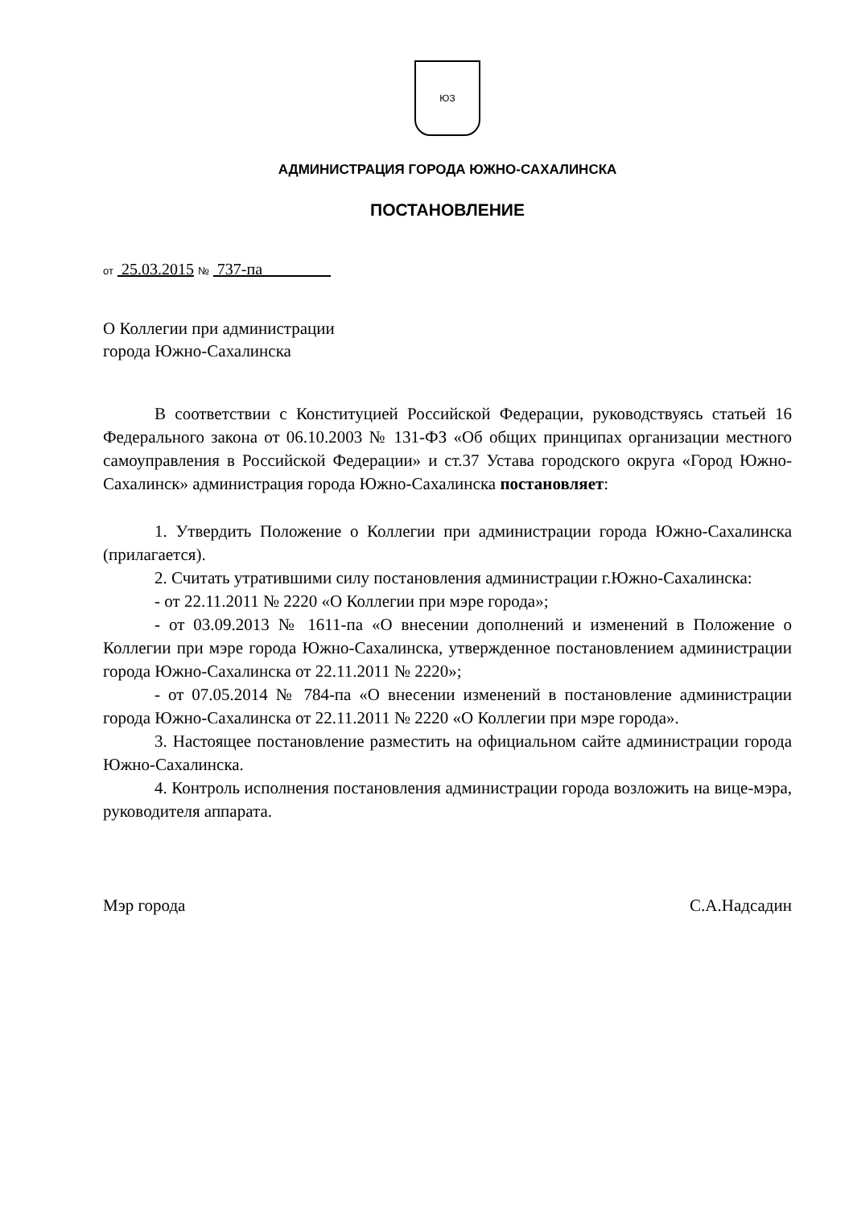ЮЗ
АДМИНИСТРАЦИЯ ГОРОДА ЮЖНО-САХАЛИНСКА
ПОСТАНОВЛЕНИЕ
от 25.03.2015 № 737-па
О Коллегии при администрации
города Южно-Сахалинска
В соответствии с Конституцией Российской Федерации, руководствуясь статьей 16 Федерального закона от 06.10.2003 № 131-ФЗ «Об общих принципах организации местного самоуправления в Российской Федерации» и ст.37 Устава городского округа «Город Южно-Сахалинск» администрация города Южно-Сахалинска постановляет:
1. Утвердить Положение о Коллегии при администрации города Южно-Сахалинска (прилагается).
2. Считать утратившими силу постановления администрации г.Южно-Сахалинска:
- от 22.11.2011 № 2220 «О Коллегии при мэре города»;
- от 03.09.2013 № 1611-па «О внесении дополнений и изменений в Положение о Коллегии при мэре города Южно-Сахалинска, утвержденное постановлением администрации города Южно-Сахалинска от 22.11.2011 № 2220»;
- от 07.05.2014 № 784-па «О внесении изменений в постановление администрации города Южно-Сахалинска от 22.11.2011 № 2220 «О Коллегии при мэре города».
3. Настоящее постановление разместить на официальном сайте администрации города Южно-Сахалинска.
4. Контроль исполнения постановления администрации города возложить на вице-мэра, руководителя аппарата.
Мэр города С.А.Надсадин